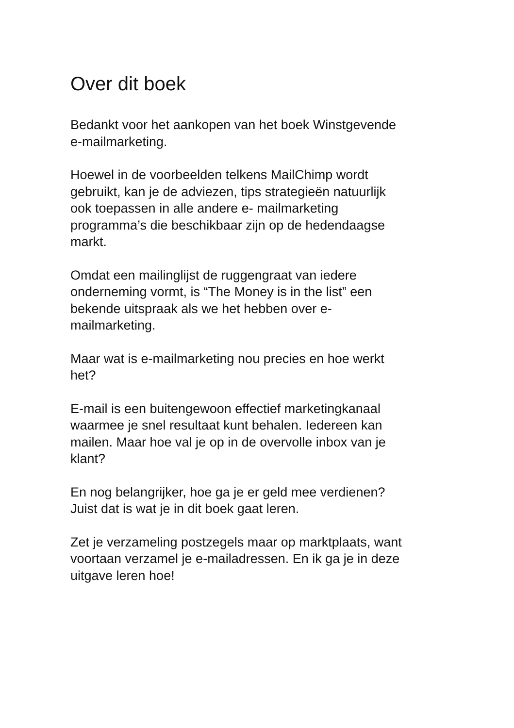Over dit boek
Bedankt voor het aankopen van het boek Winstgevende
e-mailmarketing.
Hoewel in de voorbeelden telkens MailChimp wordt
gebruikt, kan je de adviezen, tips strategieën natuurlijk
ook toepassen in alle andere e- mailmarketing
programma’s die beschikbaar zijn op de hedendaagse
markt.
Omdat een mailinglijst de ruggengraat van iedere
onderneming vormt, is “The Money is in the list” een
bekende uitspraak als we het hebben over e-
mailmarketing.
Maar wat is e-mailmarketing nou precies en hoe werkt
het?
E-mail is een buitengewoon effectief marketingkanaal
waarmee je snel resultaat kunt behalen. Iedereen kan
mailen. Maar hoe val je op in de overvolle inbox van je
klant?
En nog belangrijker, hoe ga je er geld mee verdienen?
Juist dat is wat je in dit boek gaat leren.
Zet je verzameling postzegels maar op marktplaats, want
voortaan verzamel je e-mailadressen. En ik ga je in deze
uitgave leren hoe!